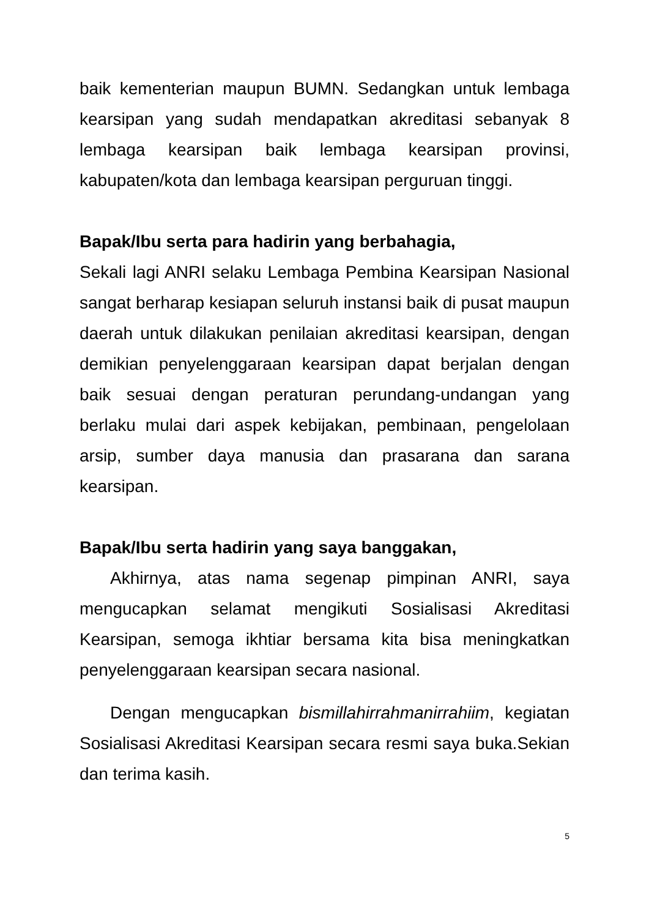baik kementerian maupun BUMN. Sedangkan untuk lembaga kearsipan yang sudah mendapatkan akreditasi sebanyak 8 lembaga kearsipan baik lembaga kearsipan provinsi, kabupaten/kota dan lembaga kearsipan perguruan tinggi.
Bapak/Ibu serta para hadirin yang berbahagia,
Sekali lagi ANRI selaku Lembaga Pembina Kearsipan Nasional sangat berharap kesiapan seluruh instansi baik di pusat maupun daerah untuk dilakukan penilaian akreditasi kearsipan, dengan demikian penyelenggaraan kearsipan dapat berjalan dengan baik sesuai dengan peraturan perundang-undangan yang berlaku mulai dari aspek kebijakan, pembinaan, pengelolaan arsip, sumber daya manusia dan prasarana dan sarana kearsipan.
Bapak/Ibu serta hadirin yang saya banggakan,
Akhirnya, atas nama segenap pimpinan ANRI, saya mengucapkan selamat mengikuti Sosialisasi Akreditasi Kearsipan, semoga ikhtiar bersama kita bisa meningkatkan penyelenggaraan kearsipan secara nasional.
Dengan mengucapkan bismillahirrahmanirrahiim, kegiatan Sosialisasi Akreditasi Kearsipan secara resmi saya buka.Sekian dan terima kasih.
5